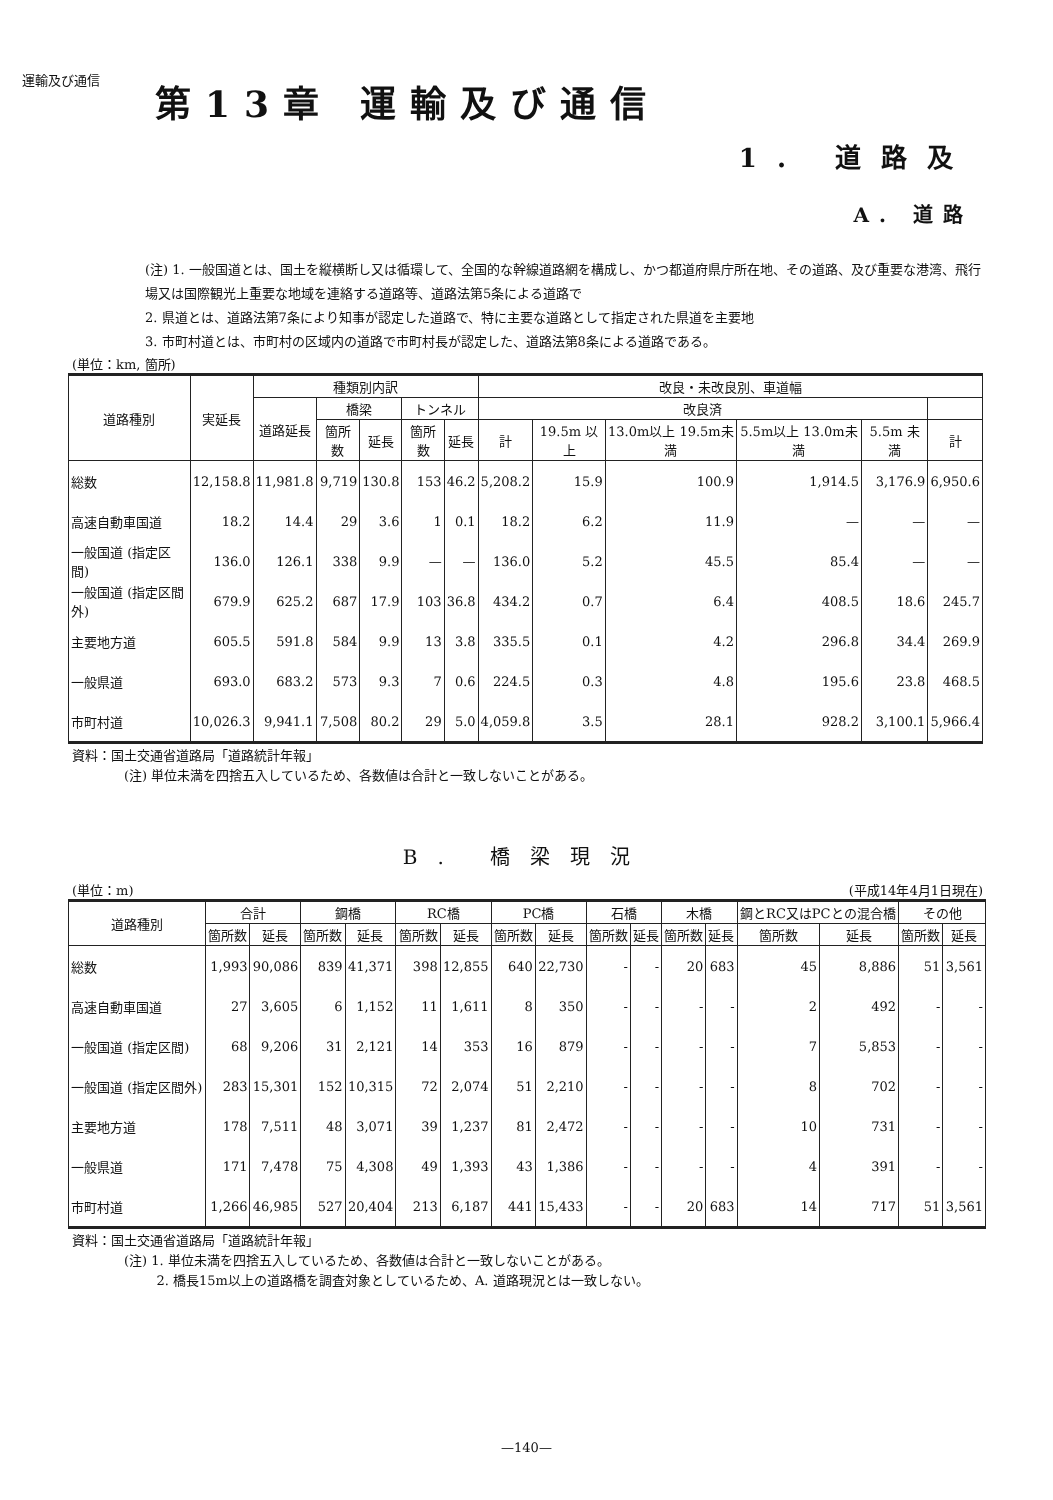運輸及び通信
第13章 運輸及び通信
1. 道路及
A. 道路
(注) 1. 一般国道とは、国土を縦横断し又は循環して、全国的な幹線道路網を構成し、かつ都道府県庁所在地、その道路、及び重要な港湾、飛行場又は国際観光上重要な地域を連絡する道路等、道路法第5条による道路で
2. 県道とは、道路法第7条により知事が認定した道路で、特に主要な道路として指定された県道を主要地
3. 市町村道とは、市町村の区域内の道路で市町村長が認定した、道路法第8条による道路である。
(単位：km, 箇所)
| 道路種別 | 実延長 | 種類別内訳 | | | | | 改良・未改良別、車道幅 | | | | | |
| --- | --- | --- | --- | --- | --- | --- | --- | --- | --- | --- | --- | --- |
| | | 道路延長 | 橋梁 | | トンネル | | 改良済 | | | | | |
| | | | 箇所数 | 延長 | 箇所数 | 延長 | 計 | 19.5m 以上 | 13.0m以上 19.5m未満 | 5.5m以上 13.0m未満 | 5.5m 未満 | 計 |
| 総数 | 12,158.8 | 11,981.8 | 9,719 | 130.8 | 153 | 46.2 | 5,208.2 | 15.9 | 100.9 | 1,914.5 | 3,176.9 | 6,950.6 |
| 高速自動車国道 | 18.2 | 14.4 | 29 | 3.6 | 1 | 0.1 | 18.2 | 6.2 | 11.9 | — | — | — |
| 一般国道 (指定区間) | 136.0 | 126.1 | 338 | 9.9 | — | — | 136.0 | 5.2 | 45.5 | 85.4 | — | — |
| 一般国道 (指定区間外) | 679.9 | 625.2 | 687 | 17.9 | 103 | 36.8 | 434.2 | 0.7 | 6.4 | 408.5 | 18.6 | 245.7 |
| 主要地方道 | 605.5 | 591.8 | 584 | 9.9 | 13 | 3.8 | 335.5 | 0.1 | 4.2 | 296.8 | 34.4 | 269.9 |
| 一般県道 | 693.0 | 683.2 | 573 | 9.3 | 7 | 0.6 | 224.5 | 0.3 | 4.8 | 195.6 | 23.8 | 468.5 |
| 市町村道 | 10,026.3 | 9,941.1 | 7,508 | 80.2 | 29 | 5.0 | 4,059.8 | 3.5 | 28.1 | 928.2 | 3,100.1 | 5,966.4 |
資料：国土交通省道路局「道路統計年報」
    (注) 単位未満を四捨五入しているため、各数値は合計と一致しないことがある。
B. 橋梁現況
(単位：m) (平成14年4月1日現在)
| 道路種別 | 合計 | | 鋼橋 | | RC橋 | | PC橋 | | 石橋 | | 木橋 | | 鋼とRC又はPCとの混合橋 | | その他 | |
| --- | --- | --- | --- | --- | --- | --- | --- | --- | --- | --- | --- | --- | --- | --- | --- | --- |
| | 箇所数 | 延長 | 箇所数 | 延長 | 箇所数 | 延長 | 箇所数 | 延長 | 箇所数 | 延長 | 箇所数 | 延長 | 箇所数 | 延長 | 箇所数 | 延長 |
| 総数 | 1,993 | 90,086 | 839 | 41,371 | 398 | 12,855 | 640 | 22,730 | - | - | 20 | 683 | 45 | 8,886 | 51 | 3,561 |
| 高速自動車国道 | 27 | 3,605 | 6 | 1,152 | 11 | 1,611 | 8 | 350 | - | - | - | - | 2 | 492 | - | - |
| 一般国道 (指定区間) | 68 | 9,206 | 31 | 2,121 | 14 | 353 | 16 | 879 | - | - | - | - | 7 | 5,853 | - | - |
| 一般国道 (指定区間外) | 283 | 15,301 | 152 | 10,315 | 72 | 2,074 | 51 | 2,210 | - | - | - | - | 8 | 702 | - | - |
| 主要地方道 | 178 | 7,511 | 48 | 3,071 | 39 | 1,237 | 81 | 2,472 | - | - | - | - | 10 | 731 | - | - |
| 一般県道 | 171 | 7,478 | 75 | 4,308 | 49 | 1,393 | 43 | 1,386 | - | - | - | - | 4 | 391 | - | - |
| 市町村道 | 1,266 | 46,985 | 527 | 20,404 | 213 | 6,187 | 441 | 15,433 | - | - | 20 | 683 | 14 | 717 | 51 | 3,561 |
資料：国土交通省道路局「道路統計年報」
    (注) 1. 単位未満を四捨五入しているため、各数値は合計と一致しないことがある。
       2. 橋長15m以上の道路橋を調査対象としているため、A. 道路現況とは一致しない。
—140—